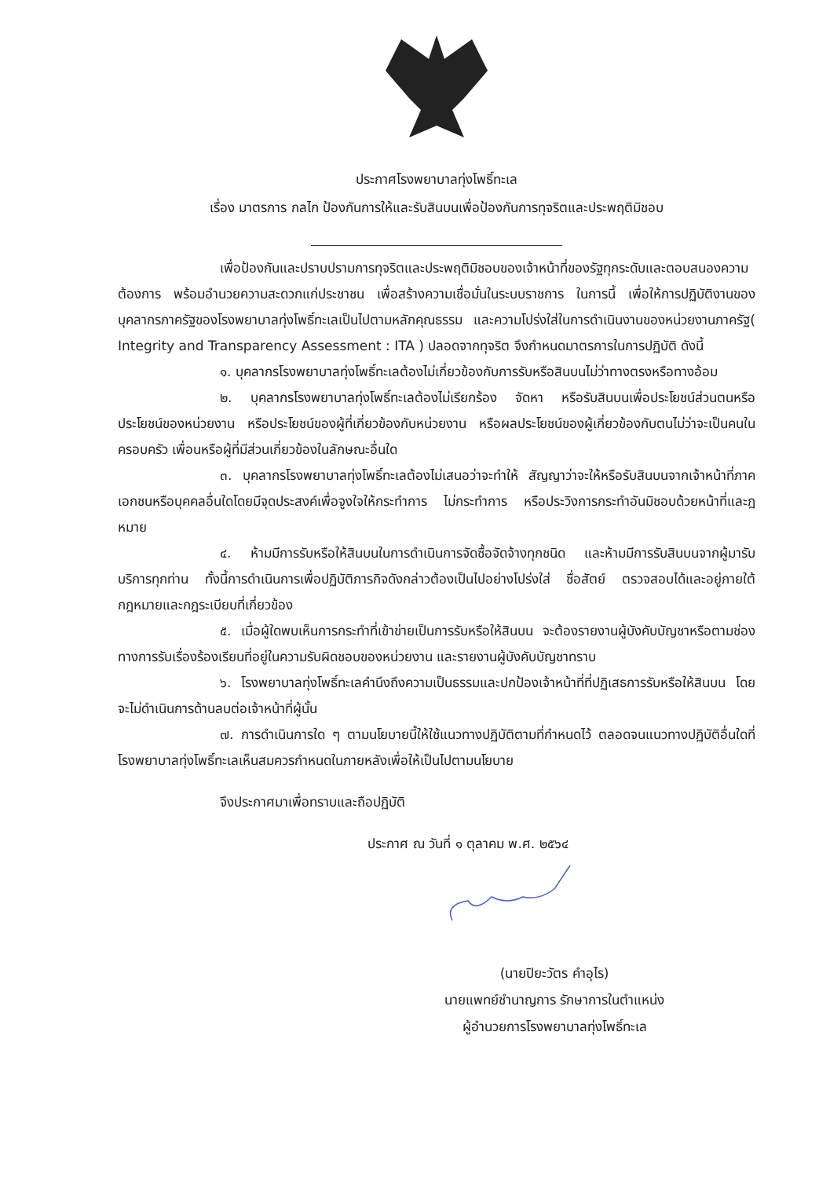ประกาศโรงพยาบาลทุ่งโพธิ์ทะเล
เรื่อง มาตรการ กลไก ป้องกันการให้และรับสินบนเพื่อป้องกันการทุจริตและประพฤติมิชอบ
เพื่อป้องกันและปราบปรามการทุจริตและประพฤติมิชอบของเจ้าหน้าที่ของรัฐทุกระดับและตอบสนองความต้องการ พร้อมอำนวยความสะดวกแก่ประชาชน เพื่อสร้างความเชื่อมั่นในระบบราชการ ในการนี้ เพื่อให้การปฏิบัติงานของบุคลากรภาครัฐของโรงพยาบาลทุ่งโพธิ์ทะเลเป็นไปตามหลักคุณธรรม และความโปร่งใส่ในการดำเนินงานของหน่วยงานภาครัฐ( Integrity and Transparency Assessment : ITA ) ปลอดจากทุจริต จึงกำหนดมาตรการในการปฏิบัติ ดังนี้
๑. บุคลากรโรงพยาบาลทุ่งโพธิ์ทะเลต้องไม่เกี่ยวข้องกับการรับหรือสินบนไม่ว่าทางตรงหรือทางอ้อม
๒. บุคลากรโรงพยาบาลทุ่งโพธิ์ทะเลต้องไม่เรียกร้อง จัดหา หรือรับสินบนเพื่อประโยชน์ส่วนตนหรือประโยชน์ของหน่วยงาน หรือประโยชน์ของผู้ที่เกี่ยวข้องกับหน่วยงาน หรือผลประโยชน์ของผู้เกี่ยวข้องกับตนไม่ว่าจะเป็นคนในครอบครัว เพื่อนหรือผู้ที่มีส่วนเกี่ยวข้องในลักษณะอื่นใด
๓. บุคลากรโรงพยาบาลทุ่งโพธิ์ทะเลต้องไม่เสนอว่าจะทำให้ สัญญาว่าจะให้หรือรับสินบนจากเจ้าหน้าที่ภาคเอกชนหรือบุคคลอื่นใดโดยมีจุดประสงค์เพื่อจูงใจให้กระทำการ ไม่กระทำการ หรือประวิงการกระทำอันมิชอบด้วยหน้าที่และฎหมาย
๔. ห้ามมีการรับหรือให้สินบนในการดำเนินการจัดซื้อจัดจ้างทุกชนิด และห้ามมีการรับสินบนจากผู้มารับบริการทุกท่าน ทั้งนี้การดำเนินการเพื่อปฏิบัติภารกิจดังกล่าวต้องเป็นไปอย่างโปร่งใส่ ซื่อสัตย์ ตรวจสอบได้และอยู่ภายใต้กฎหมายและกฎระเบียบที่เกี่ยวข้อง
๕. เมื่อผู้ใดพบเห็นการกระทำที่เข้าข่ายเป็นการรับหรือให้สินบน จะต้องรายงานผู้บังคับบัญชาหรือตามช่องทางการรับเรื่องร้องเรียนที่อยู่ในความรับผิดชอบของหน่วยงาน และรายงานผู้บังคับบัญชาทราบ
๖. โรงพยาบาลทุ่งโพธิ์ทะเลคำนึงถึงความเป็นธรรมและปกป้องเจ้าหน้าที่ที่ปฏิเสธการรับหรือให้สินบน โดยจะไม่ดำเนินการด้านลบต่อเจ้าหน้าที่ผู้นั้น
๗. การดำเนินการใด ๆ ตามนโยบายนี้ให้ใช้แนวทางปฏิบัติตามที่กำหนดไว้ ตลอดจนแนวทางปฏิบัติอื่นใดที่โรงพยาบาลทุ่งโพธิ์ทะเลเห็นสมควรกำหนดในภายหลังเพื่อให้เป็นไปตามนโยบาย
จึงประกาศมาเพื่อทราบและถือปฏิบัติ
ประกาศ ณ วันที่ ๑ ตุลาคม พ.ศ. ๒๕๖๔
(นายปิยะวัตร คำอุไร)
นายแพทย์ชำนาญการ รักษาการในตำแหน่ง
ผู้อำนวยการโรงพยาบาลทุ่งโพธิ์ทะเล